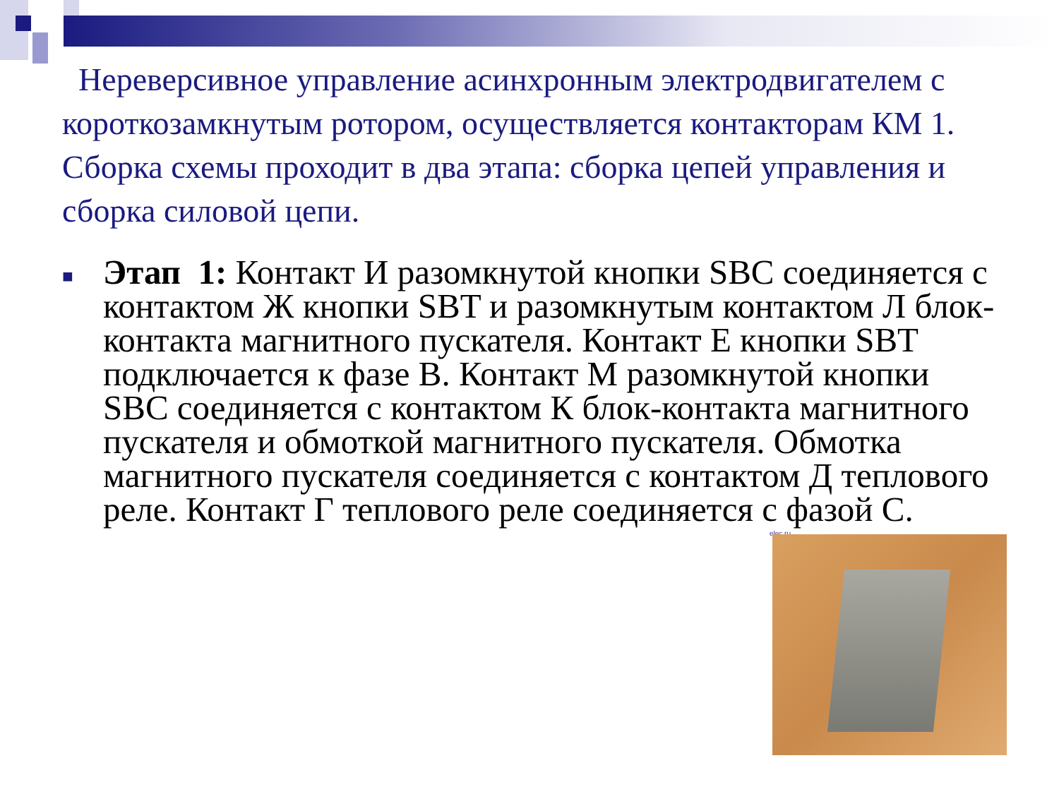Нереверсивное управление асинхронным электродвигателем с короткозамкнутым ротором, осуществляется контакторам КМ 1. Сборка схемы проходит в два этапа: сборка цепей управления и сборка силовой цепи.
■
Этап 1: Контакт И разомкнутой кнопки SBC соединяется с контактом Ж кнопки SBT и разомкнутым контактом Л блок-контакта магнитного пускателя. Контакт Е кнопки SBT подключается к фазе В. Контакт М разомкнутой кнопки SBC соединяется с контактом К блок-контакта магнитного пускателя и обмоткой магнитного пускателя. Обмотка магнитного пускателя соединяется с контактом Д теплового реле. Контакт Г теплового реле соединяется с фазой С.
elec.ru